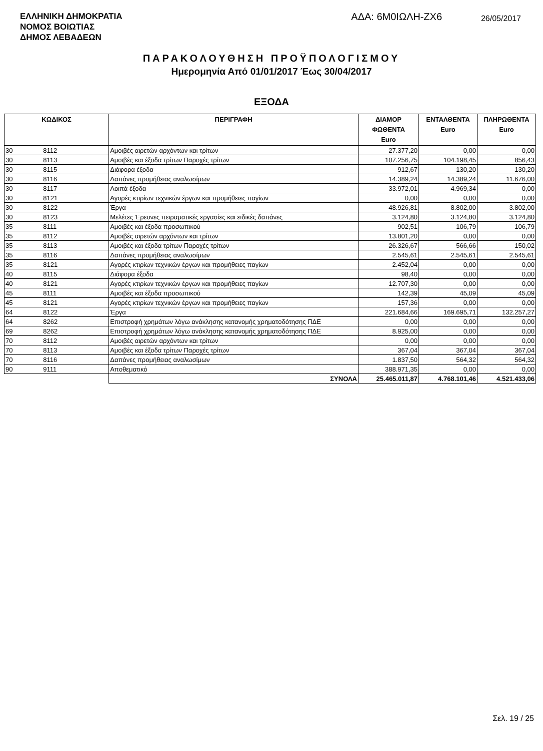ΕΛΛΗΝΙΚΗ ΔΗΜΟΚΡΑΤΙΑ
ΝΟΜΟΣ ΒΟΙΩΤΙΑΣ
ΔΗΜΟΣ ΛΕΒΑΔΕΩΝ
ΑΔΑ: 6Μ0ΙΩΛΗ-ΖΧ6
26/05/2017
ΠΑΡΑΚΟΛΟΥΘΗΣΗ ΠΡΟΫΠΟΛΟΓΙΣΜΟΥ
Ημερομηνία Από 01/01/2017 Έως 30/04/2017
ΕΞΟΔΑ
| ΚΩΔΙΚΟΣ | | ΠΕΡΙΓΡΑΦΗ | ΔΙΑΜΟΡ ΦΩΘΕΝΤΑ Euro | ΕΝΤΑΛΘΕΝΤΑ Euro | ΠΛΗΡΩΘΕΝΤΑ Euro |
| --- | --- | --- | --- | --- | --- |
| 30 | 8112 | Αμοιβές αιρετών αρχόντων και τρίτων | 27.377,20 | 0,00 | 0,00 |
| 30 | 8113 | Αμοιβές και έξοδα τρίτων Παροχές τρίτων | 107.256,75 | 104.198,45 | 856,43 |
| 30 | 8115 | Διάφορα έξοδα | 912,67 | 130,20 | 130,20 |
| 30 | 8116 | Δαπάνες προμήθειας αναλωσίμων | 14.389,24 | 14.389,24 | 11.676,00 |
| 30 | 8117 | Λοιπά έξοδα | 33.972,01 | 4.969,34 | 0,00 |
| 30 | 8121 | Αγορές κτιρίων τεχνικών έργων και προμήθειες παγίων | 0,00 | 0,00 | 0,00 |
| 30 | 8122 | Έργα | 48.926,81 | 8.802,00 | 3.802,00 |
| 30 | 8123 | Μελέτες Έρευνες πειραματικές εργασίες και ειδικές δαπάνες | 3.124,80 | 3.124,80 | 3.124,80 |
| 35 | 8111 | Αμοιβές και έξοδα προσωπικού | 902,51 | 106,79 | 106,79 |
| 35 | 8112 | Αμοιβές αιρετών αρχόντων και τρίτων | 13.801,20 | 0,00 | 0,00 |
| 35 | 8113 | Αμοιβές και έξοδα τρίτων Παροχές τρίτων | 26.326,67 | 566,66 | 150,02 |
| 35 | 8116 | Δαπάνες προμήθειας αναλωσίμων | 2.545,61 | 2.545,61 | 2.545,61 |
| 35 | 8121 | Αγορές κτιρίων τεχνικών έργων και προμήθειες παγίων | 2.452,04 | 0,00 | 0,00 |
| 40 | 8115 | Διάφορα έξοδα | 98,40 | 0,00 | 0,00 |
| 40 | 8121 | Αγορές κτιρίων τεχνικών έργων και προμήθειες παγίων | 12.707,30 | 0,00 | 0,00 |
| 45 | 8111 | Αμοιβές και έξοδα προσωπικού | 142,39 | 45,09 | 45,09 |
| 45 | 8121 | Αγορές κτιρίων τεχνικών έργων και προμήθειες παγίων | 157,36 | 0,00 | 0,00 |
| 64 | 8122 | Έργα | 221.684,66 | 169.695,71 | 132.257,27 |
| 64 | 8262 | Επιστροφή χρημάτων λόγω ανάκλησης κατανομής χρηματοδότησης ΠΔΕ | 0,00 | 0,00 | 0,00 |
| 69 | 8262 | Επιστροφή χρημάτων λόγω ανάκλησης κατανομής χρηματοδότησης ΠΔΕ | 8.925,00 | 0,00 | 0,00 |
| 70 | 8112 | Αμοιβές αιρετών αρχόντων και τρίτων | 0,00 | 0,00 | 0,00 |
| 70 | 8113 | Αμοιβές και έξοδα τρίτων Παροχές τρίτων | 367,04 | 367,04 | 367,04 |
| 70 | 8116 | Δαπάνες προμήθειας αναλωσίμων | 1.837,50 | 564,32 | 564,32 |
| 90 | 9111 | Αποθεματικό | 388.971,35 | 0,00 | 0,00 |
| | | ΣΥΝΟΛΑ | 25.465.011,87 | 4.768.101,46 | 4.521.433,06 |
Σελ. 19 / 25